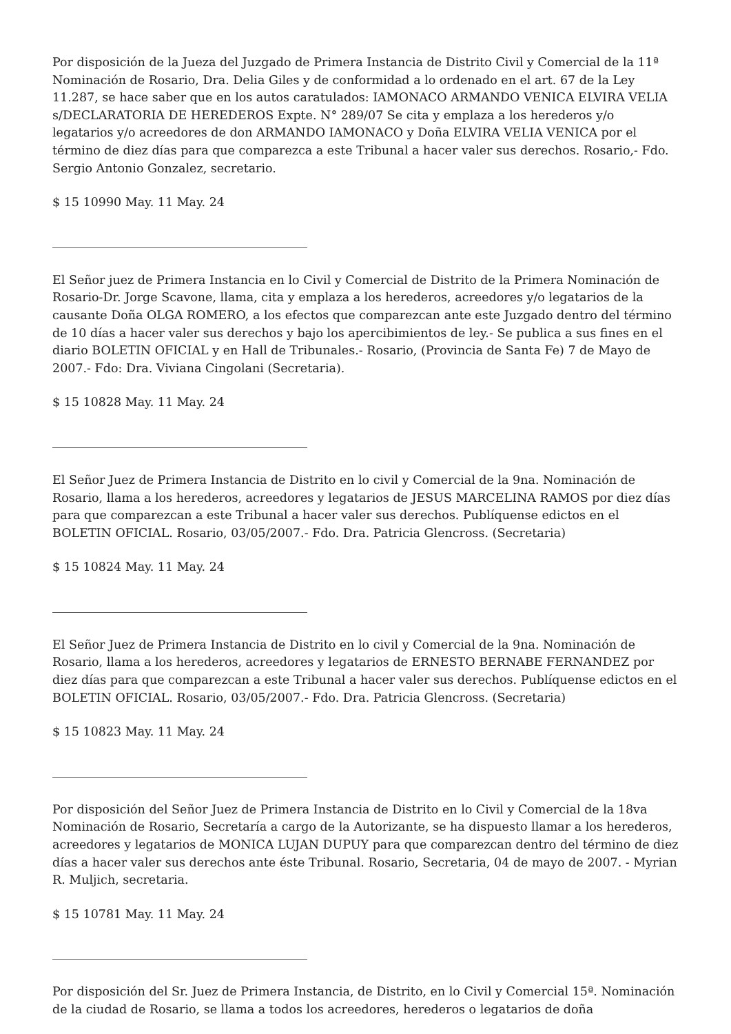Por disposición de la Jueza del Juzgado de Primera Instancia de Distrito Civil y Comercial de la 11ª Nominación de Rosario, Dra. Delia Giles y de conformidad a lo ordenado en el art. 67 de la Ley 11.287, se hace saber que en los autos caratulados: IAMONACO ARMANDO VENICA ELVIRA VELIA s/DECLARATORIA DE HEREDEROS Expte. N° 289/07 Se cita y emplaza a los herederos y/o legatarios y/o acreedores de don ARMANDO IAMONACO y Doña ELVIRA VELIA VENICA por el término de diez días para que comparezca a este Tribunal a hacer valer sus derechos. Rosario,- Fdo. Sergio Antonio Gonzalez, secretario.
$ 15 10990 May. 11 May. 24
El Señor juez de Primera Instancia en lo Civil y Comercial de Distrito de la Primera Nominación de Rosario-Dr. Jorge Scavone, llama, cita y emplaza a los herederos, acreedores y/o legatarios de la causante Doña OLGA ROMERO, a los efectos que comparezcan ante este Juzgado dentro del término de 10 días a hacer valer sus derechos y bajo los apercibimientos de ley.- Se publica a sus fines en el diario BOLETIN OFICIAL y en Hall de Tribunales.- Rosario, (Provincia de Santa Fe) 7 de Mayo de 2007.- Fdo: Dra. Viviana Cingolani (Secretaria).
$ 15 10828 May. 11 May. 24
El Señor Juez de Primera Instancia de Distrito en lo civil y Comercial de la 9na. Nominación de Rosario, llama a los herederos, acreedores y legatarios de JESUS MARCELINA RAMOS por diez días para que comparezcan a este Tribunal a hacer valer sus derechos. Publíquense edictos en el BOLETIN OFICIAL. Rosario, 03/05/2007.- Fdo. Dra. Patricia Glencross. (Secretaria)
$ 15 10824 May. 11 May. 24
El Señor Juez de Primera Instancia de Distrito en lo civil y Comercial de la 9na. Nominación de Rosario, llama a los herederos, acreedores y legatarios de ERNESTO BERNABE FERNANDEZ por diez días para que comparezcan a este Tribunal a hacer valer sus derechos. Publíquense edictos en el BOLETIN OFICIAL. Rosario, 03/05/2007.- Fdo. Dra. Patricia Glencross. (Secretaria)
$ 15 10823 May. 11 May. 24
Por disposición del Señor Juez de Primera Instancia de Distrito en lo Civil y Comercial de la 18va Nominación de Rosario, Secretaría a cargo de la Autorizante, se ha dispuesto llamar a los herederos, acreedores y legatarios de MONICA LUJAN DUPUY para que comparezcan dentro del término de diez días a hacer valer sus derechos ante éste Tribunal. Rosario, Secretaria, 04 de mayo de 2007. - Myrian R. Muljich, secretaria.
$ 15 10781 May. 11 May. 24
Por disposición del Sr. Juez de Primera Instancia, de Distrito, en lo Civil y Comercial 15ª. Nominación de la ciudad de Rosario, se llama a todos los acreedores, herederos o legatarios de doña